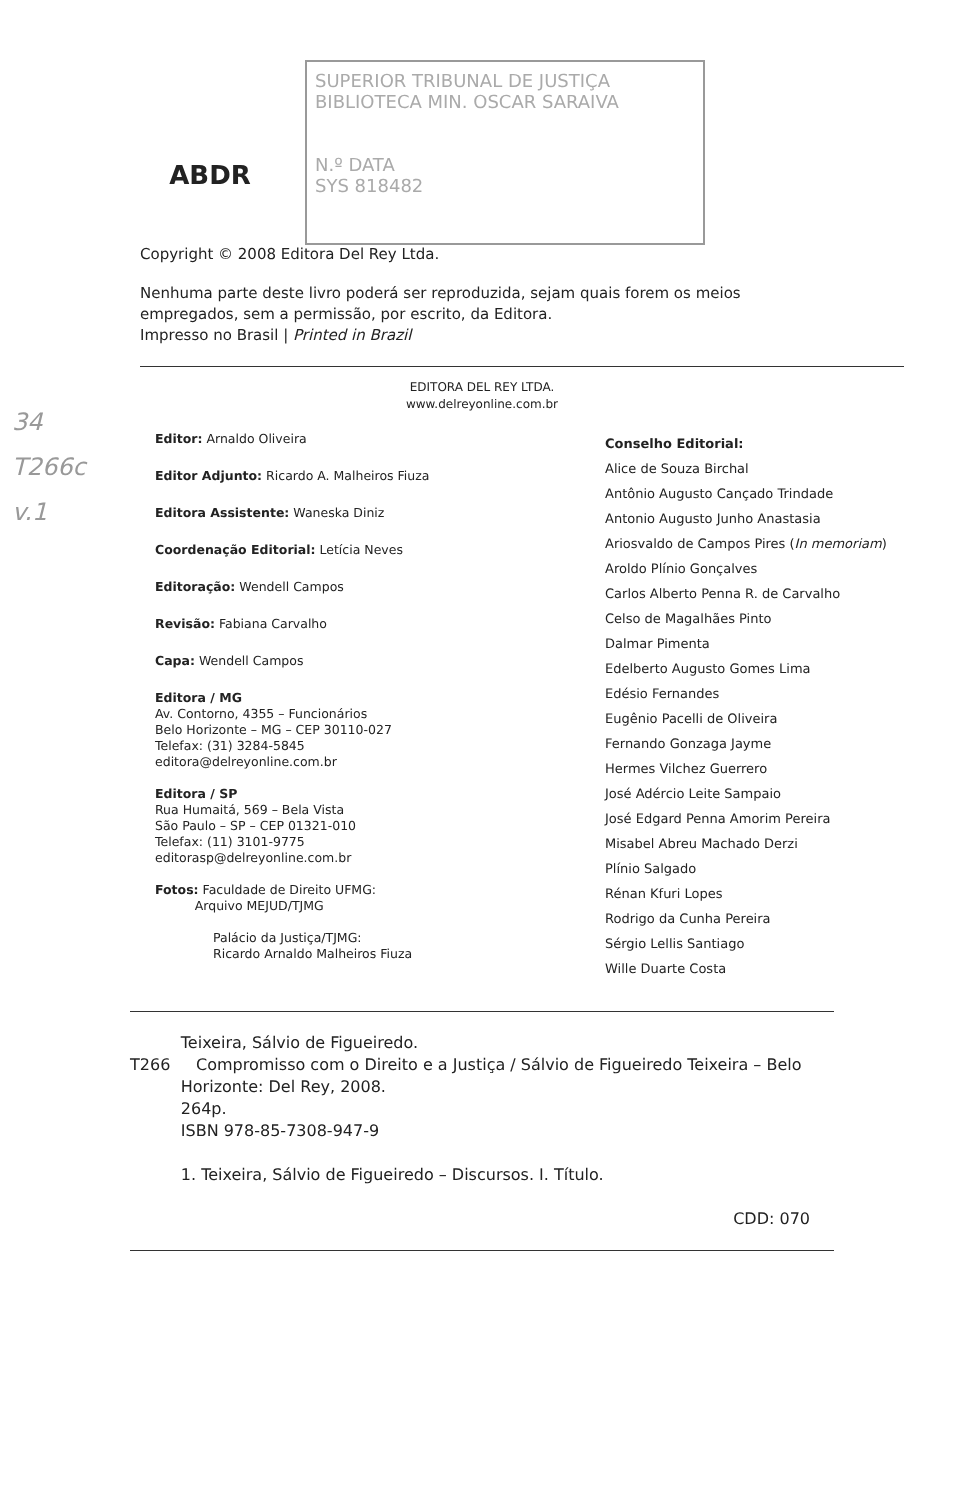34
T266c
v.1
ABDR
SUPERIOR TRIBUNAL DE JUSTIÇA
BIBLIOTECA MIN. OSCAR SARAIVA
N.º DATA
SYS 818482
Copyright © 2008 Editora Del Rey Ltda.
Nenhuma parte deste livro poderá ser reproduzida, sejam quais forem os meios
empregados, sem a permissão, por escrito, da Editora.
Impresso no Brasil | Printed in Brazil
EDITORA DEL REY LTDA.
www.delreyonline.com.br
Editor: Arnaldo Oliveira
Editor Adjunto: Ricardo A. Malheiros Fiuza
Editora Assistente: Waneska Diniz
Coordenação Editorial: Letícia Neves
Editoração: Wendell Campos
Revisão: Fabiana Carvalho
Capa: Wendell Campos
Editora / MG
Av. Contorno, 4355 – Funcionários
Belo Horizonte – MG – CEP 30110-027
Telefax: (31) 3284-5845
editora@delreyonline.com.br
Editora / SP
Rua Humaitá, 569 – Bela Vista
São Paulo – SP – CEP 01321-010
Telefax: (11) 3101-9775
editorasp@delreyonline.com.br
Fotos: Faculdade de Direito UFMG:
Arquivo MEJUD/TJMG
Palácio da Justiça/TJMG:
Ricardo Arnaldo Malheiros Fiuza
Conselho Editorial:
Alice de Souza Birchal
Antônio Augusto Cançado Trindade
Antonio Augusto Junho Anastasia
Ariosvaldo de Campos Pires (In memoriam)
Aroldo Plínio Gonçalves
Carlos Alberto Penna R. de Carvalho
Celso de Magalhães Pinto
Dalmar Pimenta
Edelberto Augusto Gomes Lima
Edésio Fernandes
Eugênio Pacelli de Oliveira
Fernando Gonzaga Jayme
Hermes Vilchez Guerrero
José Adércio Leite Sampaio
José Edgard Penna Amorim Pereira
Misabel Abreu Machado Derzi
Plínio Salgado
Rénan Kfuri Lopes
Rodrigo da Cunha Pereira
Sérgio Lellis Santiago
Wille Duarte Costa
T266
Teixeira, Sálvio de Figueiredo.
Compromisso com o Direito e a Justiça / Sálvio de Figueiredo Teixeira – Belo Horizonte: Del Rey, 2008.
264p.
ISBN 978-85-7308-947-9
1. Teixeira, Sálvio de Figueiredo – Discursos. I. Título.
CDD: 070